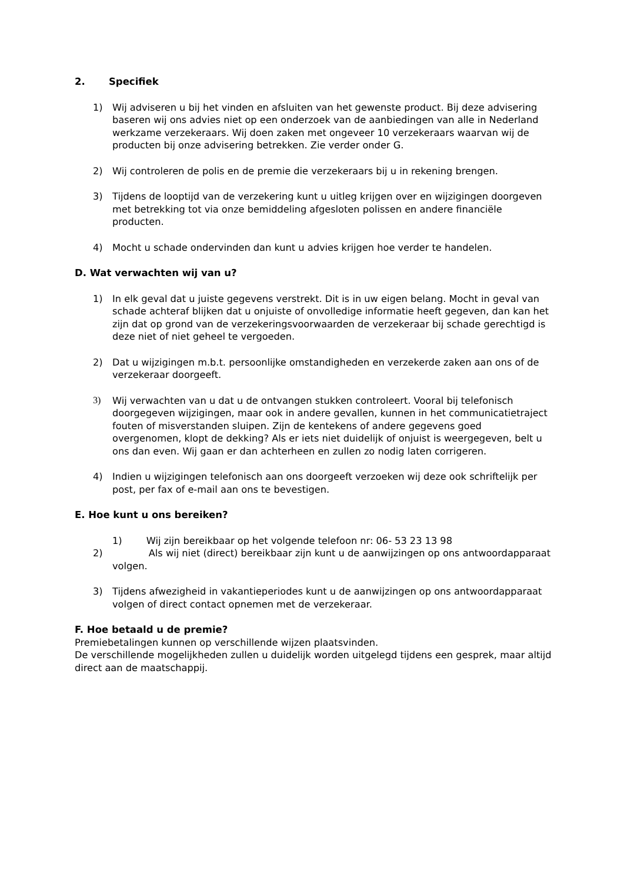2. Specifiek
1) Wij adviseren u bij het vinden en afsluiten van het gewenste product. Bij deze advisering baseren wij ons advies niet op een onderzoek van de aanbiedingen van alle in Nederland werkzame verzekeraars. Wij doen zaken met ongeveer 10 verzekeraars waarvan wij de producten bij onze advisering betrekken. Zie verder onder G.
2) Wij controleren de polis en de premie die verzekeraars bij u in rekening brengen.
3) Tijdens de looptijd van de verzekering kunt u uitleg krijgen over en wijzigingen doorgeven met betrekking tot via onze bemiddeling afgesloten polissen en andere financiële producten.
4) Mocht u schade ondervinden dan kunt u advies krijgen hoe verder te handelen.
D. Wat verwachten wij van u?
1) In elk geval dat u juiste gegevens verstrekt. Dit is in uw eigen belang. Mocht in geval van schade achteraf blijken dat u onjuiste of onvolledige informatie heeft gegeven, dan kan het zijn dat op grond van de verzekeringsvoorwaarden de verzekeraar bij schade gerechtigd is deze niet of niet geheel te vergoeden.
2) Dat u wijzigingen m.b.t. persoonlijke omstandigheden en verzekerde zaken aan ons of de verzekeraar doorgeeft.
3) Wij verwachten van u dat u de ontvangen stukken controleert. Vooral bij telefonisch doorgegeven wijzigingen, maar ook in andere gevallen, kunnen in het communicatietraject fouten of misverstanden sluipen. Zijn de kentekens of andere gegevens goed overgenomen, klopt de dekking? Als er iets niet duidelijk of onjuist is weergegeven, belt u ons dan even. Wij gaan er dan achterheen en zullen zo nodig laten corrigeren.
4) Indien u wijzigingen telefonisch aan ons doorgeeft verzoeken wij deze ook schriftelijk per post, per fax of e-mail aan ons te bevestigen.
E. Hoe kunt u ons bereiken?
1) Wij zijn bereikbaar op het volgende telefoon nr: 06- 53 23 13 98
2) Als wij niet (direct) bereikbaar zijn kunt u de aanwijzingen op ons antwoordapparaat volgen.
3) Tijdens afwezigheid in vakantieperiodes kunt u de aanwijzingen op ons antwoordapparaat volgen of direct contact opnemen met de verzekeraar.
F. Hoe betaald u de premie?
Premiebetalingen kunnen op verschillende wijzen plaatsvinden.
De verschillende mogelijkheden zullen u duidelijk worden uitgelegd tijdens een gesprek, maar altijd direct aan de maatschappij.